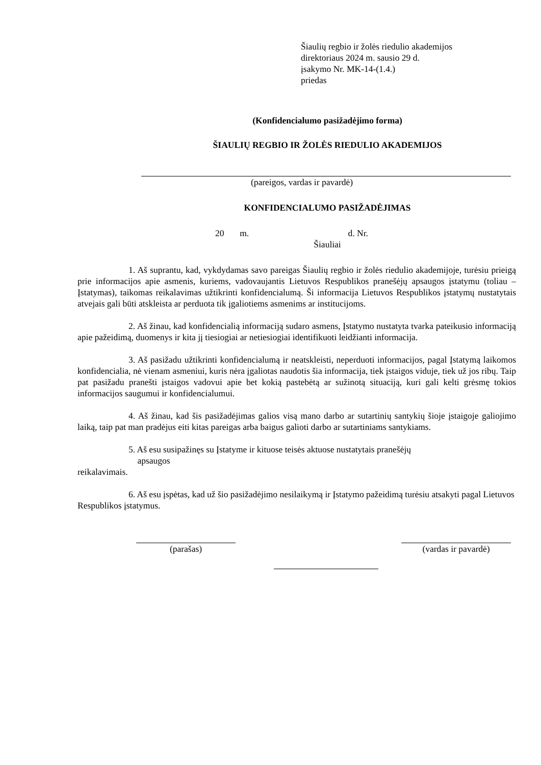Šiaulių regbio ir žolės riedulio akademijos
direktoriaus 2024 m. sausio 29 d.
įsakymo Nr. MK-14-(1.4.)
priedas
(Konfidencialumo pasižadėjimo forma)
ŠIAULIŲ REGBIO IR ŽOLĖS RIEDULIO AKADEMIJOS
(pareigos, vardas ir pavardė)
KONFIDENCIALUMO PASIŽADĖJIMAS
20 m. d. Nr.
Šiauliai
1. Aš suprantu, kad, vykdydamas savo pareigas Šiaulių regbio ir žolės riedulio akademijoje, turėsiu prieigą prie informacijos apie asmenis, kuriems, vadovaujantis Lietuvos Respublikos pranešėjų apsaugos įstatymu (toliau – Įstatymas), taikomas reikalavimas užtikrinti konfidencialumą. Ši informacija Lietuvos Respublikos įstatymų nustatytais atvejais gali būti atskleista ar perduota tik įgaliotiems asmenims ar institucijoms.
2. Aš žinau, kad konfidencialią informaciją sudaro asmens, Įstatymo nustatyta tvarka pateikusio informaciją apie pažeidimą, duomenys ir kita jį tiesiogiai ar netiesiogiai identifikuoti leidžianti informacija.
3. Aš pasižadu užtikrinti konfidencialumą ir neatskleisti, neperduoti informacijos, pagal Įstatymą laikomos konfidencialia, nė vienam asmeniui, kuris nėra įgaliotas naudotis šia informacija, tiek įstaigos viduje, tiek už jos ribų. Taip pat pasižadu pranešti įstaigos vadovui apie bet kokią pastebėtą ar sužinotą situaciją, kuri gali kelti grėsmę tokios informacijos saugumui ir konfidencialumui.
4. Aš žinau, kad šis pasižadėjimas galios visą mano darbo ar sutartinių santykių šioje įstaigoje galiojimo laiką, taip pat man pradėjus eiti kitas pareigas arba baigus galioti darbo ar sutartiniams santykiams.
5. Aš esu susipažinęs su Įstatyme ir kituose teisės aktuose nustatytais pranešėjų
apsaugos
reikalavimais.
6. Aš esu įspėtas, kad už šio pasižadėjimo nesilaikymą ir Įstatymo pažeidimą turėsiu atsakyti pagal Lietuvos Respublikos įstatymus.
(parašas) (vardas ir pavardė)